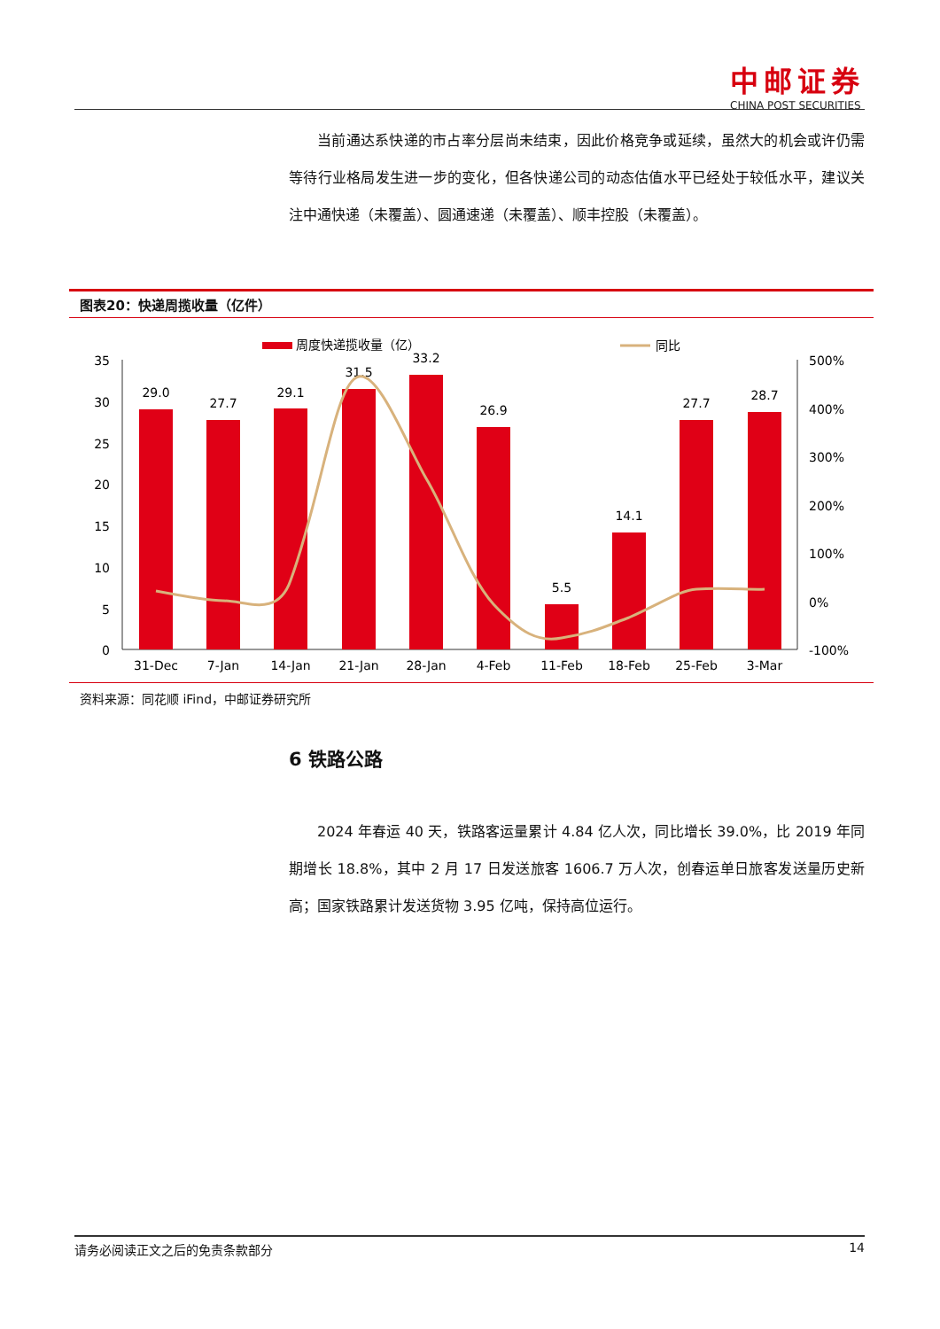中邮证券
CHINA POST SECURITIES
当前通达系快递的市占率分层尚未结束，因此价格竞争或延续，虽然大的机会或许仍需等待行业格局发生进一步的变化，但各快递公司的动态估值水平已经处于较低水平，建议关注中通快递（未覆盖）、圆通速递（未覆盖）、顺丰控股（未覆盖）。
图表20：快递周揽收量（亿件）
周度快递揽收量（亿）
同比
35
30
25
20
15
10
5
0
500%
400%
300%
200%
100%
0%
-100%
29.0
27.7
29.1
31.5
33.2
26.9
5.5
14.1
27.7
28.7
31-Dec
7-Jan
14-Jan
21-Jan
28-Jan
4-Feb
11-Feb
18-Feb
25-Feb
3-Mar
资料来源：同花顺 iFind，中邮证券研究所
6 铁路公路
2024 年春运 40 天，铁路客运量累计 4.84 亿人次，同比增长 39.0%，比 2019 年同期增长 18.8%，其中 2 月 17 日发送旅客 1606.7 万人次，创春运单日旅客发送量历史新高；国家铁路累计发送货物 3.95 亿吨，保持高位运行。
请务必阅读正文之后的免责条款部分 14